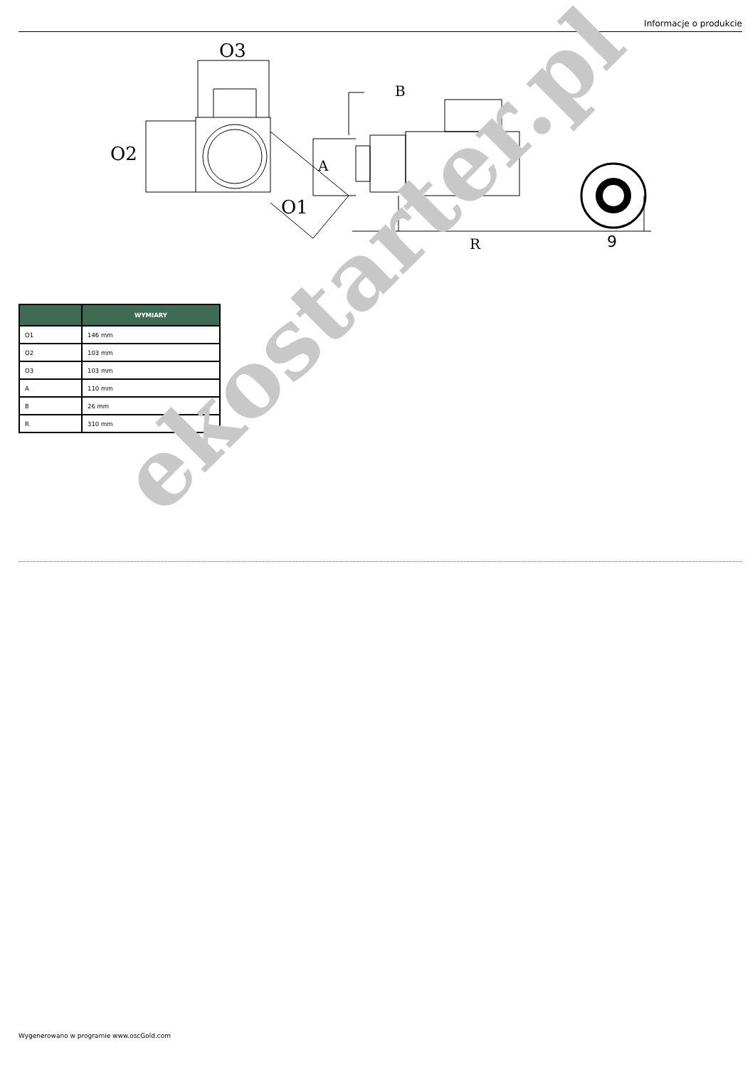Informacje o produkcie
O3
O2
O1
B
A
R
9
| | WYMIARY |
| --- | --- |
| O1 | 146 mm |
| O2 | 103 mm |
| O3 | 103 mm |
| A | 110 mm |
| B | 26 mm |
| R | 310 mm |
ekostarter.pl
Wygenerowano w programie www.oscGold.com